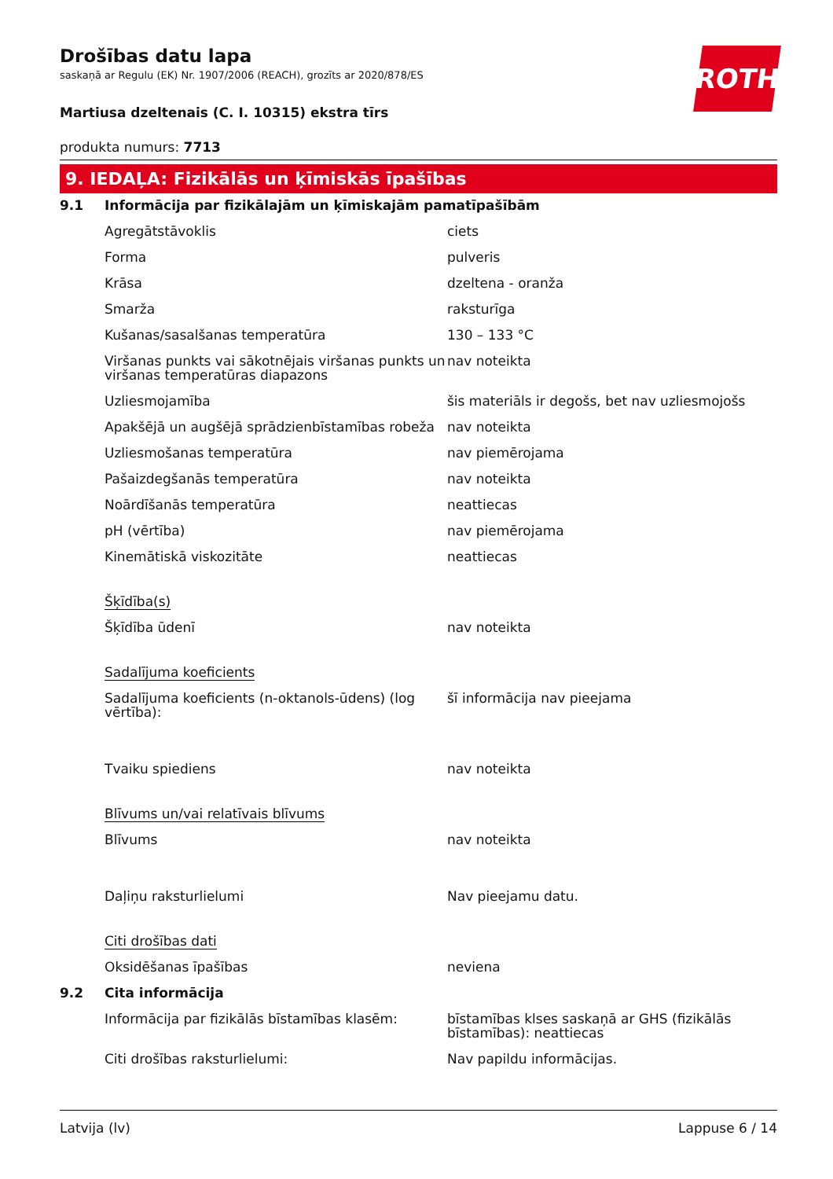ROTH
Drošības datu lapa
saskaņā ar Regulu (EK) Nr. 1907/2006 (REACH), grozīts ar 2020/878/ES
Martiusa dzeltenais (C. I. 10315) ekstra tīrs
produkta numurs: 7713
9. IEDAĻA: Fizikālās un ķīmiskās īpašības
| 9.1 | Informācija par fizikālajām un ķīmiskajām pamatīpašībām | |
| | Agregātstāvoklis | ciets |
| | Forma | pulveris |
| | Krāsa | dzeltena - oranža |
| | Smarža | raksturīga |
| | Kušanas/sasalšanas temperatūra | 130 – 133 °C |
| | Viršanas punkts vai sākotnējais viršanas punkts un viršanas temperatūras diapazons | nav noteikta |
| | Uzliesmojamība | šis materiāls ir degošs, bet nav uzliesmojošs |
| | Apakšējā un augšējā sprādzienbīstamības robeža | nav noteikta |
| | Uzliesmošanas temperatūra | nav piemērojama |
| | Pašaizdegšanās temperatūra | nav noteikta |
| | Noārdīšanās temperatūra | neattiecas |
| | pH (vērtība) | nav piemērojama |
| | Kinemātiskā viskozitāte | neattiecas |
| | Šķīdība(s) | |
| | Šķīdība ūdenī | nav noteikta |
| | Sadalījuma koeficients | |
| | Sadalījuma koeficients (n-oktanols-ūdens) (log vērtība): | šī informācija nav pieejama |
| | Tvaiku spiediens | nav noteikta |
| | Blīvums un/vai relatīvais blīvums | |
| | Blīvums | nav noteikta |
| | Daļiņu raksturlielumi | Nav pieejamu datu. |
| | Citi drošības dati | |
| | Oksidēšanas īpašības | neviena |
| 9.2 | Cita informācija | |
| | Informācija par fizikālās bīstamības klasēm: | bīstamības klses saskaņā ar GHS (fizikālās bīstamības): neattiecas |
| | Citi drošības raksturlielumi: | Nav papildu informācijas. |
Latvija (lv) Lappuse 6 / 14